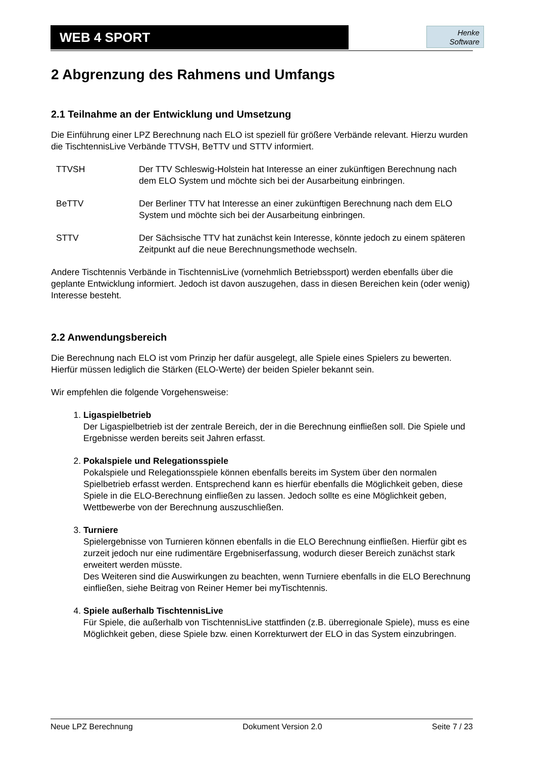WEB 4 SPORT
Henke
Software
2 Abgrenzung des Rahmens und Umfangs
2.1 Teilnahme an der Entwicklung und Umsetzung
Die Einführung einer LPZ Berechnung nach ELO ist speziell für größere Verbände relevant. Hierzu wurden die TischtennisLive Verbände TTVSH, BeTTV und STTV informiert.
| TTVSH | Der TTV Schleswig-Holstein hat Interesse an einer zukünftigen Berechnung nach dem ELO System und möchte sich bei der Ausarbeitung einbringen. |
| BeTTV | Der Berliner TTV hat Interesse an einer zukünftigen Berechnung nach dem ELO System und möchte sich bei der Ausarbeitung einbringen. |
| STTV | Der Sächsische TTV hat zunächst kein Interesse, könnte jedoch zu einem späteren Zeitpunkt auf die neue Berechnungsmethode wechseln. |
Andere Tischtennis Verbände in TischtennisLive (vornehmlich Betriebssport) werden ebenfalls über die geplante Entwicklung informiert. Jedoch ist davon auszugehen, dass in diesen Bereichen kein (oder wenig) Interesse besteht.
2.2 Anwendungsbereich
Die Berechnung nach ELO ist vom Prinzip her dafür ausgelegt, alle Spiele eines Spielers zu bewerten. Hierfür müssen lediglich die Stärken (ELO-Werte) der beiden Spieler bekannt sein.
Wir empfehlen die folgende Vorgehensweise:
1. Ligaspielbetrieb
Der Ligaspielbetrieb ist der zentrale Bereich, der in die Berechnung einfließen soll. Die Spiele und Ergebnisse werden bereits seit Jahren erfasst.
2. Pokalspiele und Relegationsspiele
Pokalspiele und Relegationsspiele können ebenfalls bereits im System über den normalen Spielbetrieb erfasst werden. Entsprechend kann es hierfür ebenfalls die Möglichkeit geben, diese Spiele in die ELO-Berechnung einfließen zu lassen. Jedoch sollte es eine Möglichkeit geben, Wettbewerbe von der Berechnung auszuschließen.
3. Turniere
Spielergebnisse von Turnieren können ebenfalls in die ELO Berechnung einfließen. Hierfür gibt es zurzeit jedoch nur eine rudimentäre Ergebniserfassung, wodurch dieser Bereich zunächst stark erweitert werden müsste.
Des Weiteren sind die Auswirkungen zu beachten, wenn Turniere ebenfalls in die ELO Berechnung einfließen, siehe Beitrag von Reiner Hemer bei myTischtennis.
4. Spiele außerhalb TischtennisLive
Für Spiele, die außerhalb von TischtennisLive stattfinden (z.B. überregionale Spiele), muss es eine Möglichkeit geben, diese Spiele bzw. einen Korrekturwert der ELO in das System einzubringen.
Neue LPZ Berechnung Dokument Version 2.0 Seite 7 / 23